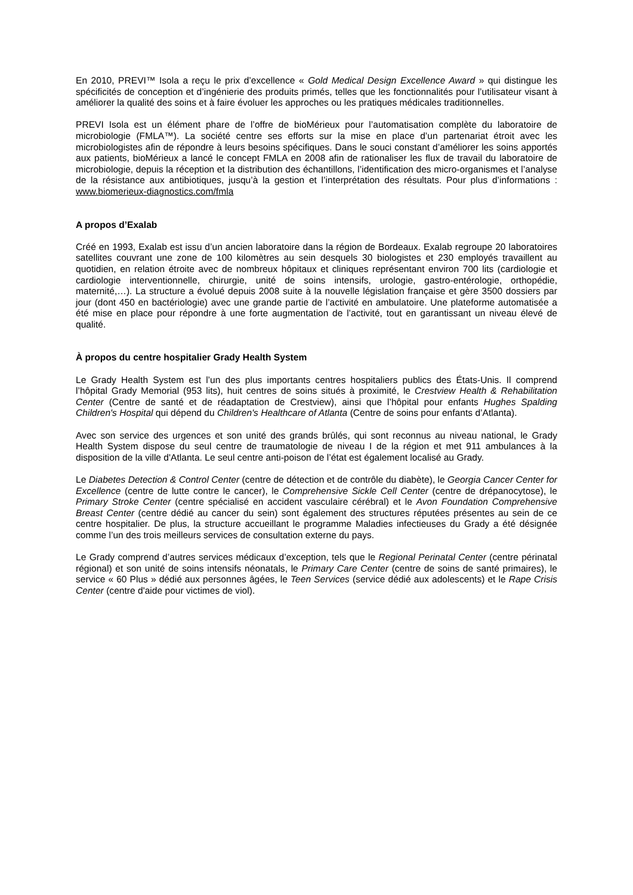En 2010, PREVI™ Isola a reçu le prix d’excellence « Gold Medical Design Excellence Award » qui distingue les spécificités de conception et d’ingénierie des produits primés, telles que les fonctionnalités pour l’utilisateur visant à améliorer la qualité des soins et à faire évoluer les approches ou les pratiques médicales traditionnelles.
PREVI Isola est un élément phare de l’offre de bioMérieux pour l’automatisation complète du laboratoire de microbiologie (FMLA™). La société centre ses efforts sur la mise en place d’un partenariat étroit avec les microbiologistes afin de répondre à leurs besoins spécifiques. Dans le souci constant d’améliorer les soins apportés aux patients, bioMérieux a lancé le concept FMLA en 2008 afin de rationaliser les flux de travail du laboratoire de microbiologie, depuis la réception et la distribution des échantillons, l’identification des micro-organismes et l’analyse de la résistance aux antibiotiques, jusqu’à la gestion et l’interprétation des résultats. Pour plus d’informations : www.biomerieux-diagnostics.com/fmla
A propos d’Exalab
Créé en 1993, Exalab est issu d’un ancien laboratoire dans la région de Bordeaux. Exalab regroupe 20 laboratoires satellites couvrant une zone de 100 kilomètres au sein desquels 30 biologistes et 230 employés travaillent au quotidien, en relation étroite avec de nombreux hôpitaux et cliniques représentant environ 700 lits (cardiologie et cardiologie interventionnelle, chirurgie, unité de soins intensifs, urologie, gastro-entérologie, orthopédie, maternité,…). La structure a évolué depuis 2008 suite à la nouvelle législation française et gère 3500 dossiers par jour (dont 450 en bactériologie) avec une grande partie de l’activité en ambulatoire. Une plateforme automatisée a été mise en place pour répondre à une forte augmentation de l’activité, tout en garantissant un niveau élevé de qualité.
À propos du centre hospitalier Grady Health System
Le Grady Health System est l’un des plus importants centres hospitaliers publics des États-Unis. Il comprend l’hôpital Grady Memorial (953 lits), huit centres de soins situés à proximité, le Crestview Health & Rehabilitation Center (Centre de santé et de réadaptation de Crestview), ainsi que l’hôpital pour enfants Hughes Spalding Children's Hospital qui dépend du Children's Healthcare of Atlanta (Centre de soins pour enfants d’Atlanta).
Avec son service des urgences et son unité des grands brûlés, qui sont reconnus au niveau national, le Grady Health System dispose du seul centre de traumatologie de niveau I de la région et met 911 ambulances à la disposition de la ville d'Atlanta. Le seul centre anti-poison de l’état est également localisé au Grady.
Le Diabetes Detection & Control Center (centre de détection et de contrôle du diabète), le Georgia Cancer Center for Excellence (centre de lutte contre le cancer), le Comprehensive Sickle Cell Center (centre de drépanocytose), le Primary Stroke Center (centre spécialisé en accident vasculaire cérébral) et le Avon Foundation Comprehensive Breast Center (centre dédié au cancer du sein) sont également des structures réputées présentes au sein de ce centre hospitalier. De plus, la structure accueillant le programme Maladies infectieuses du Grady a été désignée comme l’un des trois meilleurs services de consultation externe du pays.
Le Grady comprend d’autres services médicaux d’exception, tels que le Regional Perinatal Center (centre périnatal régional) et son unité de soins intensifs néonatals, le Primary Care Center (centre de soins de santé primaires), le service « 60 Plus » dédié aux personnes âgées, le Teen Services (service dédié aux adolescents) et le Rape Crisis Center (centre d'aide pour victimes de viol).